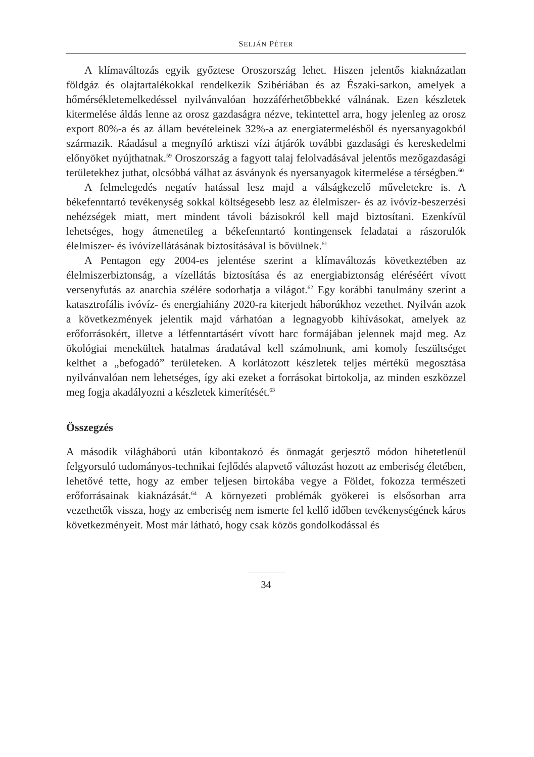SELJÁN PÉTER
A klímaváltozás egyik győztese Oroszország lehet. Hiszen jelentős kiaknázatlan földgáz és olajtartalékokkal rendelkezik Szibériában és az Északi-sarkon, amelyek a hőmérsékletemelkedéssel nyilvánvalóan hozzáférhetőbbekké válnának. Ezen készletek kitermelése áldás lenne az orosz gazdaságra nézve, tekintettel arra, hogy jelenleg az orosz export 80%-a és az állam bevételeinek 32%-a az energiatermelésből és nyersanyagokból származik. Ráadásul a megnyíló arktiszi vízi átjárók további gazdasági és kereskedelmi előnyöket nyújthatnak.<sup>59</sup> Oroszország a fagyott talaj felolvadásával jelentős mezőgazdasági területekhez juthat, olcsóbbá válhat az ásványok és nyersanyagok kitermelése a térségben.<sup>60</sup>
A felmelegedés negatív hatással lesz majd a válságkezelő műveletekre is. A békefenntartó tevékenység sokkal költségesebb lesz az élelmiszer- és az ivóvíz-beszerzési nehézségek miatt, mert mindent távoli bázisokról kell majd biztosítani. Ezenkívül lehetséges, hogy átmenetileg a békefenntartó kontingensek feladatai a rászorulók élelmiszer- és ivóvízellátásának biztosításával is bővülnek.<sup>61</sup>
A Pentagon egy 2004-es jelentése szerint a klímaváltozás következtében az élelmiszerbiztonság, a vízellátás biztosítása és az energiabiztonság eléréséért vívott versenyfutás az anarchia szélére sodorhatja a világot.<sup>62</sup> Egy korábbi tanulmány szerint a katasztrofális ivóvíz- és energiahiány 2020-ra kiterjedt háborúkhoz vezethet. Nyilván azok a következmények jelentik majd várhatóan a legnagyobb kihívásokat, amelyek az erőforrásokért, illetve a létfenntartásért vívott harc formájában jelennek majd meg. Az ökológiai menekültek hatalmas áradatával kell számolnunk, ami komoly feszültséget kelthet a „befogadó” területeken. A korlátozott készletek teljes mértékű megosztása nyilvánvalóan nem lehetséges, így aki ezeket a forrásokat birtokolja, az minden eszközzel meg fogja akadályozni a készletek kimerítését.<sup>63</sup>
Összegzés
A második világháború után kibontakozó és önmagát gerjesztő módon hihetetlenül felgyorsuló tudományos-technikai fejlődés alapvető változást hozott az emberiség életében, lehetővé tette, hogy az ember teljesen birtokába vegye a Földet, fokozza természeti erőforrásainak kiaknázását.<sup>64</sup> A környezeti problémák gyökerei is elsősorban arra vezethetők vissza, hogy az emberiség nem ismerte fel kellő időben tevékenységének káros következményeit. Most már látható, hogy csak közös gondolkodással és
34